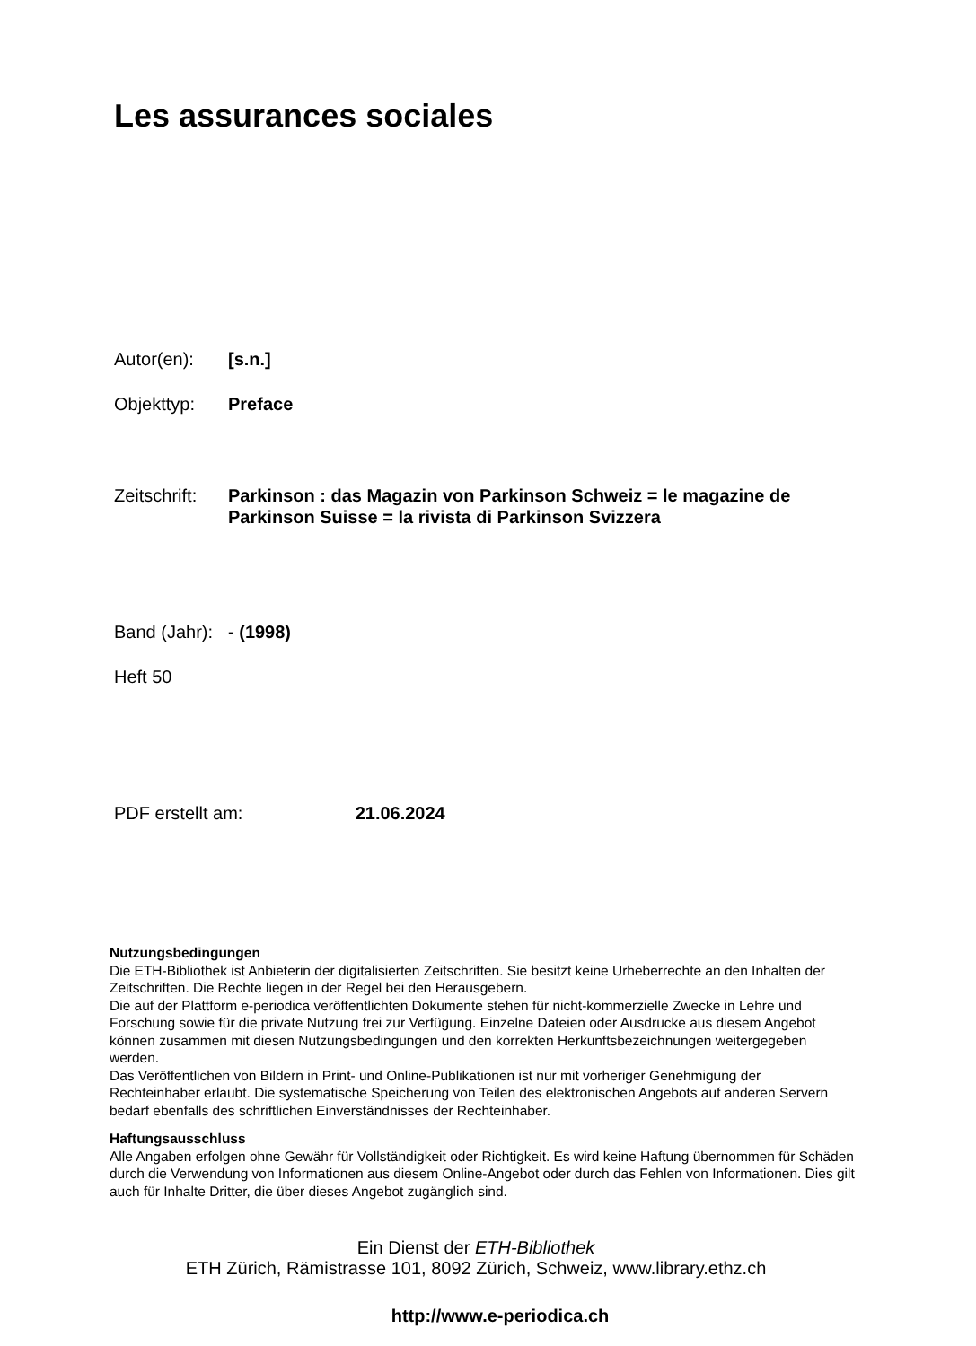Les assurances sociales
Autor(en): [s.n.]
Objekttyp: Preface
Zeitschrift:
Parkinson : das Magazin von Parkinson Schweiz = le magazine de Parkinson Suisse = la rivista di Parkinson Svizzera
Band (Jahr):
- (1998)
Heft 50
PDF erstellt am: 21.06.2024
Nutzungsbedingungen
Die ETH-Bibliothek ist Anbieterin der digitalisierten Zeitschriften. Sie besitzt keine Urheberrechte an den Inhalten der Zeitschriften. Die Rechte liegen in der Regel bei den Herausgebern.
Die auf der Plattform e-periodica veröffentlichten Dokumente stehen für nicht-kommerzielle Zwecke in Lehre und Forschung sowie für die private Nutzung frei zur Verfügung. Einzelne Dateien oder Ausdrucke aus diesem Angebot können zusammen mit diesen Nutzungsbedingungen und den korrekten Herkunftsbezeichnungen weitergegeben werden.
Das Veröffentlichen von Bildern in Print- und Online-Publikationen ist nur mit vorheriger Genehmigung der Rechteinhaber erlaubt. Die systematische Speicherung von Teilen des elektronischen Angebots auf anderen Servern bedarf ebenfalls des schriftlichen Einverständnisses der Rechteinhaber.
Haftungsausschluss
Alle Angaben erfolgen ohne Gewähr für Vollständigkeit oder Richtigkeit. Es wird keine Haftung übernommen für Schäden durch die Verwendung von Informationen aus diesem Online-Angebot oder durch das Fehlen von Informationen. Dies gilt auch für Inhalte Dritter, die über dieses Angebot zugänglich sind.
Ein Dienst der ETH-Bibliothek
ETH Zürich, Rämistrasse 101, 8092 Zürich, Schweiz, www.library.ethz.ch
http://www.e-periodica.ch